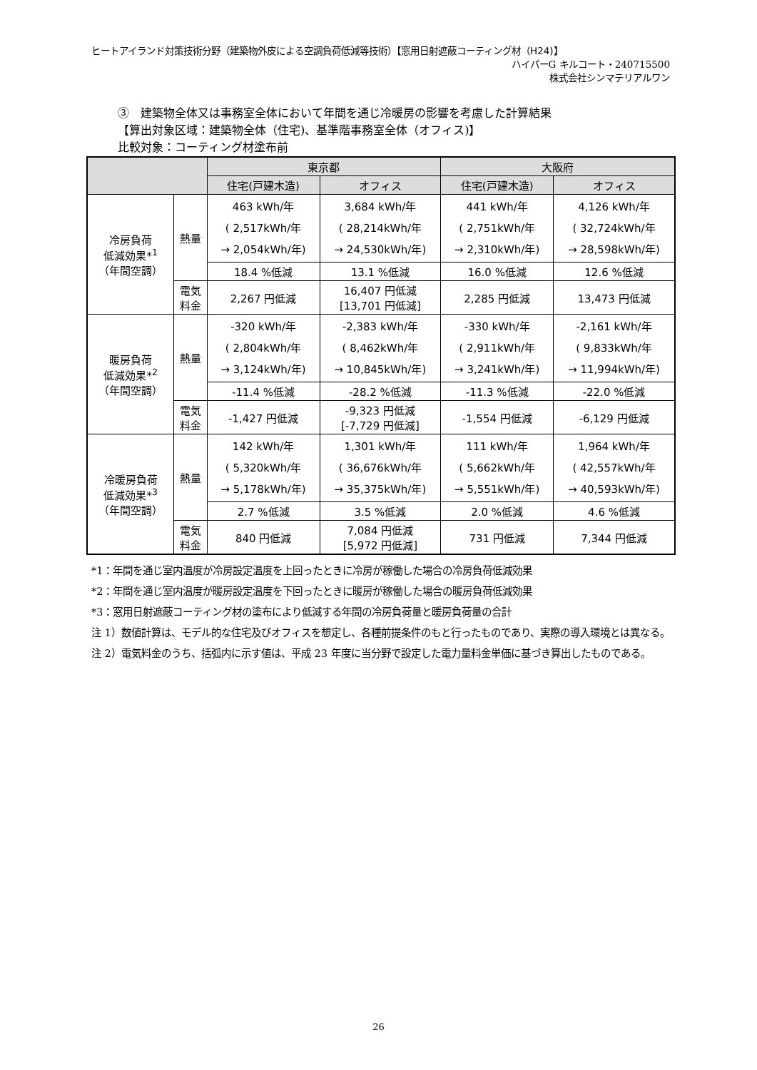ヒートアイランド対策技術分野（建築物外皮による空調負荷低減等技術）【窓用日射遮蔽コーティング材（H24)】
ハイパーG キルコート・240715500
株式会社シンマテリアルワン
③　建築物全体又は事務室全体において年間を通じ冷暖房の影響を考慮した計算結果
【算出対象区域：建築物全体（住宅)、基準階事務室全体（オフィス)】
比較対象：コーティング材塗布前
| | | 東京都 | | 大阪府 | |
| --- | --- | --- | --- | --- | --- |
| | | 住宅(戸建木造) | オフィス | 住宅(戸建木造) | オフィス |
| 冷房負荷 低減効果*<sup>1</sup> （年間空調） | 熱量 | 463 kWh/年 ( 2,517kWh/年 → 2,054kWh/年) | 3,684 kWh/年 ( 28,214kWh/年 → 24,530kWh/年) | 441 kWh/年 ( 2,751kWh/年 → 2,310kWh/年) | 4,126 kWh/年 ( 32,724kWh/年 → 28,598kWh/年) |
| | | 18.4 %低減 | 13.1 %低減 | 16.0 %低減 | 12.6 %低減 |
| | 電気 料金 | 2,267 円低減 | 16,407 円低減 [13,701 円低減] | 2,285 円低減 | 13,473 円低減 |
| 暖房負荷 低減効果*<sup>2</sup> （年間空調） | 熱量 | -320 kWh/年 ( 2,804kWh/年 → 3,124kWh/年) | -2,383 kWh/年 ( 8,462kWh/年 → 10,845kWh/年) | -330 kWh/年 ( 2,911kWh/年 → 3,241kWh/年) | -2,161 kWh/年 ( 9,833kWh/年 → 11,994kWh/年) |
| | | -11.4 %低減 | -28.2 %低減 | -11.3 %低減 | -22.0 %低減 |
| | 電気 料金 | -1,427 円低減 | -9,323 円低減 [-7,729 円低減] | -1,554 円低減 | -6,129 円低減 |
| 冷暖房負荷 低減効果*<sup>3</sup> （年間空調） | 熱量 | 142 kWh/年 ( 5,320kWh/年 → 5,178kWh/年) | 1,301 kWh/年 ( 36,676kWh/年 → 35,375kWh/年) | 111 kWh/年 ( 5,662kWh/年 → 5,551kWh/年) | 1,964 kWh/年 ( 42,557kWh/年 → 40,593kWh/年) |
| | | 2.7 %低減 | 3.5 %低減 | 2.0 %低減 | 4.6 %低減 |
| | 電気 料金 | 840 円低減 | 7,084 円低減 [5,972 円低減] | 731 円低減 | 7,344 円低減 |
*1：年間を通じ室内温度が冷房設定温度を上回ったときに冷房が稼働した場合の冷房負荷低減効果
*2：年間を通じ室内温度が暖房設定温度を下回ったときに暖房が稼働した場合の暖房負荷低減効果
*3：窓用日射遮蔽コーティング材の塗布により低減する年間の冷房負荷量と暖房負荷量の合計
注 1）数値計算は、モデル的な住宅及びオフィスを想定し、各種前提条件のもと行ったものであり、実際の導入環境とは異なる。
注 2）電気料金のうち、括弧内に示す値は、平成 23 年度に当分野で設定した電力量料金単価に基づき算出したものである。
26